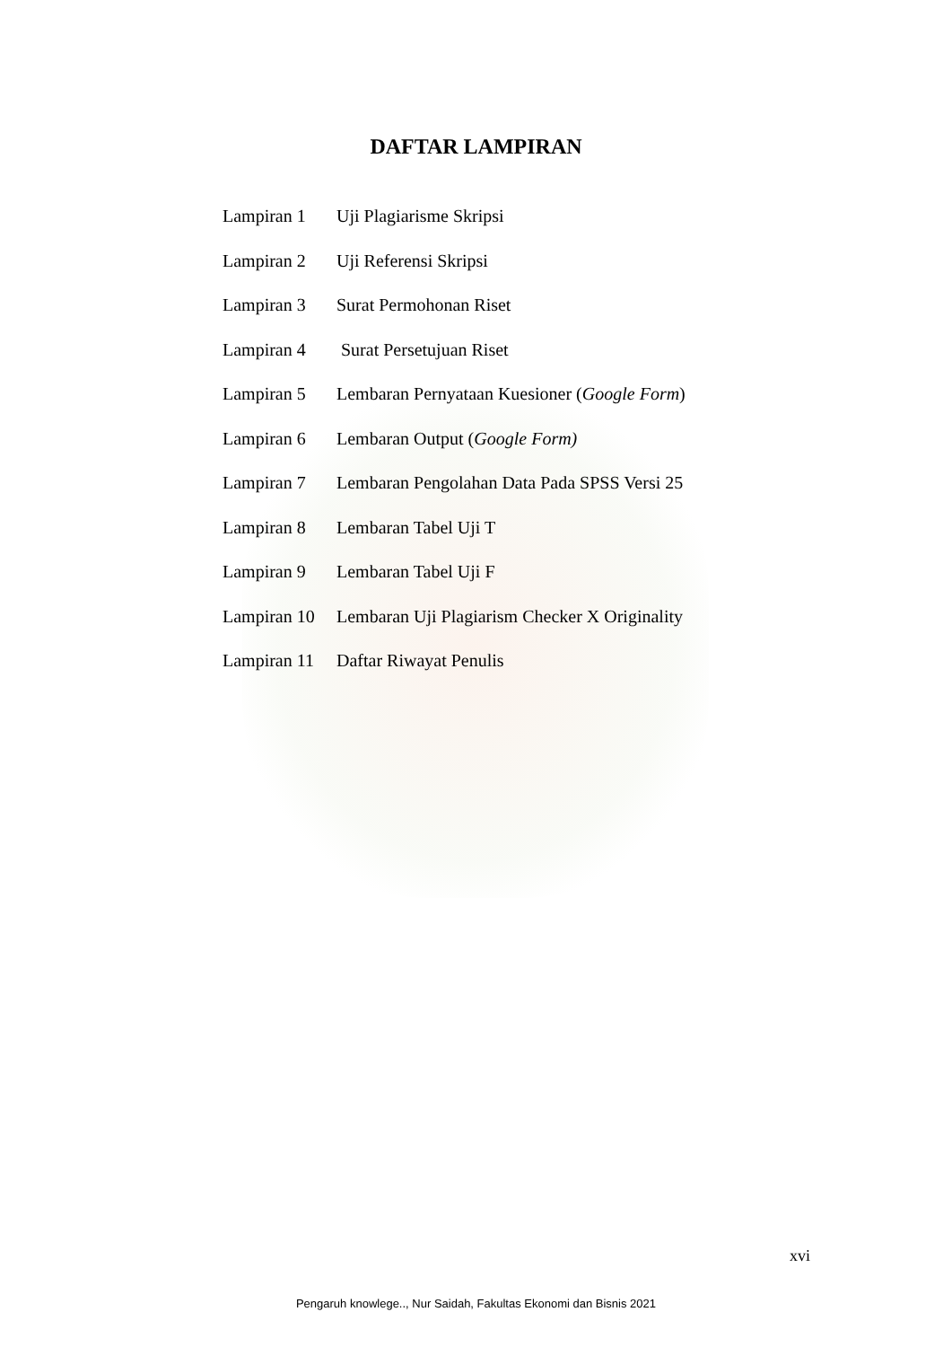DAFTAR LAMPIRAN
| Lampiran 1 | Uji Plagiarisme Skripsi |
| Lampiran 2 | Uji Referensi Skripsi |
| Lampiran 3 | Surat Permohonan Riset |
| Lampiran 4 | Surat Persetujuan Riset |
| Lampiran 5 | Lembaran Pernyataan Kuesioner ( Google Form ) |
| Lampiran 6 | Lembaran Output ( Google Form) |
| Lampiran 7 | Lembaran Pengolahan Data Pada SPSS Versi 25 |
| Lampiran 8 | Lembaran Tabel Uji T |
| Lampiran 9 | Lembaran Tabel Uji F |
| Lampiran 10 | Lembaran Uji Plagiarism Checker X Originality |
| Lampiran 11 | Daftar Riwayat Penulis |
xvi
Pengaruh knowlege.., Nur Saidah, Fakultas Ekonomi dan Bisnis 2021